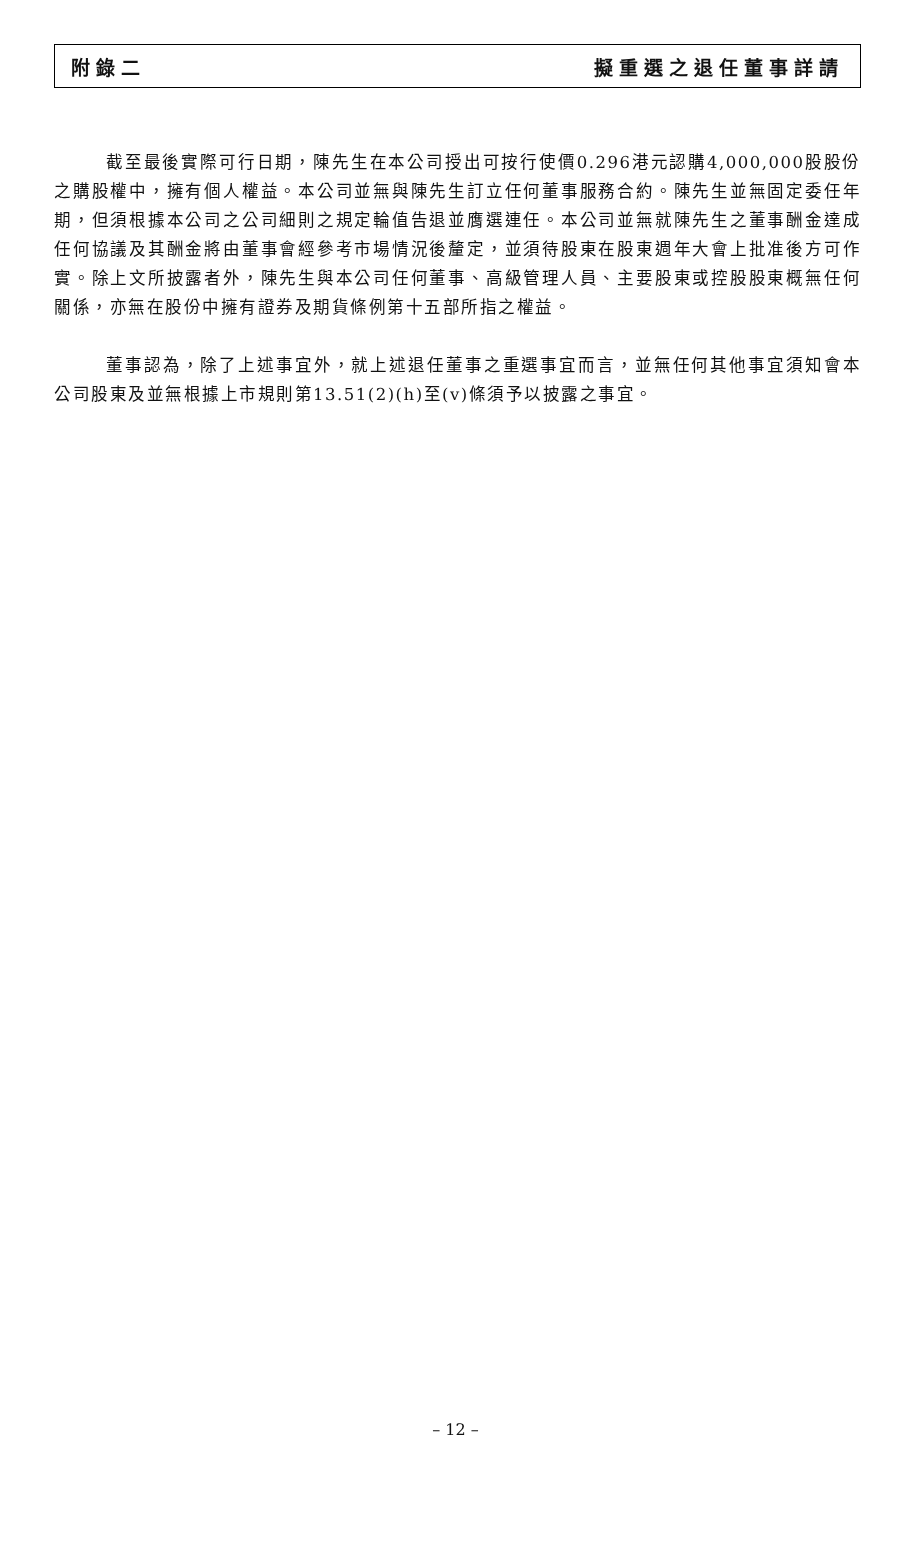附錄二 擬重選之退任董事詳請
截至最後實際可行日期，陳先生在本公司授出可按行使價0.296港元認購4,000,000股股份之購股權中，擁有個人權益。本公司並無與陳先生訂立任何董事服務合約。陳先生並無固定委任年期，但須根據本公司之公司細則之規定輪值告退並膺選連任。本公司並無就陳先生之董事酬金達成任何協議及其酬金將由董事會經參考市場情況後釐定，並須待股東在股東週年大會上批准後方可作實。除上文所披露者外，陳先生與本公司任何董事、高級管理人員、主要股東或控股股東概無任何關係，亦無在股份中擁有證券及期貨條例第十五部所指之權益。
董事認為，除了上述事宜外，就上述退任董事之重選事宜而言，並無任何其他事宜須知會本公司股東及並無根據上市規則第13.51(2)(h)至(v)條須予以披露之事宜。
– 12 –